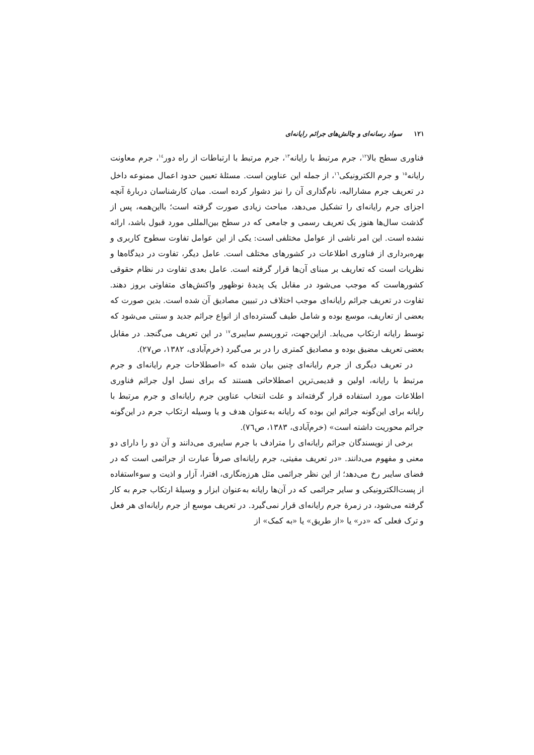۱۲۱ سواد رسانه‌ای و چالش‌های جرائم رایانه‌ای
فناوری سطح بالا<sup>۱۲</sup>، جرم مرتبط با رایانه<sup>۱۳</sup>، جرم مرتبط با ارتباطات از راه دور<sup>۱٤</sup>، جرم معاونت رایانه<sup>۱۵</sup> و جرم الکترونیکی<sup>۱٦</sup>، از جمله این عناوین است. مسئلهٔ تعیین حدود اعمال ممنوعه داخل در تعریف جرم مشارالیه، نام‌گذاری آن را نیز دشوار کرده است. میان کارشناسان دربارهٔ آنچه اجزای جرم رایانه‌ای را تشکیل می‌دهد، مباحث زیادی صورت گرفته است؛ بااین‌همه، پس از گذشت سال‌ها هنوز یک تعریف رسمی و جامعی که در سطح بین‌المللی مورد قبول باشد، ارائه نشده است. این امر ناشی از عوامل مختلفی است: یکی از این عوامل تفاوت سطوح کاربری و بهره‌برداری از فناوری اطلاعات در کشورهای مختلف است. عامل دیگر، تفاوت در دیدگاه‌ها و نظریات است که تعاریف بر مبنای آن‌ها قرار گرفته است. عامل بعدی تفاوت در نظام حقوقی کشورهاست که موجب می‌شود در مقابل یک پدیدهٔ نوظهور واکنش‌های متفاوتی بروز دهند. تفاوت در تعریف جرائم رایانه‌ای موجب اختلاف در تبیین مصادیق آن شده است. بدین صورت که بعضی از تعاریف، موسع بوده و شامل طیف گسترده‌ای از انواع جرائم جدید و سنتی می‌شود که توسط رایانه ارتکاب می‌یابد. ازاین‌جهت، تروریسم سایبری<sup>۱۷</sup> در این تعریف می‌گنجد. در مقابل بعضی تعریف مضیق بوده و مصادیق کمتری را در بر می‌گیرد (خرم‌آبادی، ۱۳۸۲، ص۲۷).
در تعریف دیگری از جرم رایانه‌ای چنین بیان شده که «اصطلاحات جرم رایانه‌ای و جرم مرتبط با رایانه، اولین و قدیمی‌ترین اصطلاحاتی هستند که برای نسل اول جرائم فناوری اطلاعات مورد استفاده قرار گرفته‌اند و علت انتخاب عناوین جرم رایانه‌ای و جرم مرتبط با رایانه برای این‌گونه جرائم این بوده که رایانه به‌عنوان هدف و یا وسیله ارتکاب جرم در این‌گونه جرائم محوریت داشته است» (خرم‌آبادی، ۱۳۸۳، ص٧٦).
برخی از نویسندگان جرائم رایانه‌ای را مترادف با جرم سایبری می‌دانند و آن دو را دارای دو معنی و مفهوم می‌دانند. «در تعریف مفیتی، جرم رایانه‌ای صرفاً عبارت از جرائمی است که در فضای سایبر رخ می‌دهد؛ از این نظر جرائمی مثل هرزه‌نگاری، افترا، آزار و اذیت و سوءاستفاده از پست‌الکترونیکی و سایر جرائمی که در آن‌ها رایانه به‌عنوان ابزار و وسیلهٔ ارتکاب جرم به کار گرفته می‌شود، در زمرهٔ جرم رایانه‌ای قرار نمی‌گیرد. در تعریف موسع از جرم رایانه‌ای هر فعل و ترک فعلی که «در» یا «از طریق» یا «به کمک» از